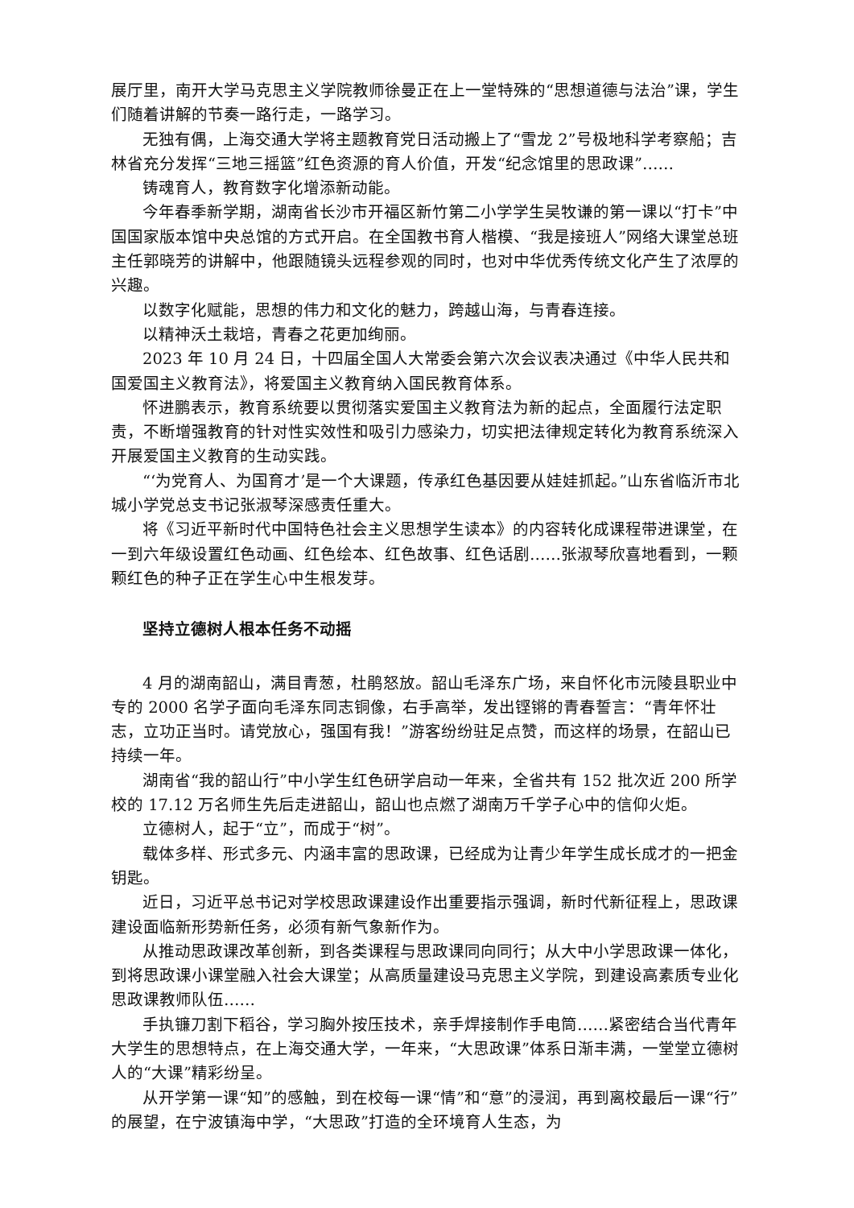展厅里，南开大学马克思主义学院教师徐曼正在上一堂特殊的“思想道德与法治”课，学生们随着讲解的节奏一路行走，一路学习。
无独有偶，上海交通大学将主题教育党日活动搬上了“雪龙 2”号极地科学考察船；吉林省充分发挥“三地三摇篮”红色资源的育人价值，开发“纪念馆里的思政课”……
铸魂育人，教育数字化增添新动能。
今年春季新学期，湖南省长沙市开福区新竹第二小学学生吴牧谦的第一课以“打卡”中国国家版本馆中央总馆的方式开启。在全国教书育人楷模、“我是接班人”网络大课堂总班主任郭晓芳的讲解中，他跟随镜头远程参观的同时，也对中华优秀传统文化产生了浓厚的兴趣。
以数字化赋能，思想的伟力和文化的魅力，跨越山海，与青春连接。
以精神沃土栽培，青春之花更加绚丽。
2023 年 10 月 24 日，十四届全国人大常委会第六次会议表决通过《中华人民共和国爱国主义教育法》，将爱国主义教育纳入国民教育体系。
怀进鹏表示，教育系统要以贯彻落实爱国主义教育法为新的起点，全面履行法定职责，不断增强教育的针对性实效性和吸引力感染力，切实把法律规定转化为教育系统深入开展爱国主义教育的生动实践。
“‘为党育人、为国育才’是一个大课题，传承红色基因要从娃娃抓起。”山东省临沂市北城小学党总支书记张淑琴深感责任重大。
将《习近平新时代中国特色社会主义思想学生读本》的内容转化成课程带进课堂，在一到六年级设置红色动画、红色绘本、红色故事、红色话剧……张淑琴欣喜地看到，一颗颗红色的种子正在学生心中生根发芽。
坚持立德树人根本任务不动摇
4 月的湖南韶山，满目青葱，杜鹃怒放。韶山毛泽东广场，来自怀化市沅陵县职业中专的 2000 名学子面向毛泽东同志铜像，右手高举，发出铿锵的青春誓言：“青年怀壮志，立功正当时。请党放心，强国有我！”游客纷纷驻足点赞，而这样的场景，在韶山已持续一年。
湖南省“我的韶山行”中小学生红色研学启动一年来，全省共有 152 批次近 200 所学校的 17.12 万名师生先后走进韶山，韶山也点燃了湖南万千学子心中的信仰火炬。
立德树人，起于“立”，而成于“树”。
载体多样、形式多元、内涵丰富的思政课，已经成为让青少年学生成长成才的一把金钥匙。
近日，习近平总书记对学校思政课建设作出重要指示强调，新时代新征程上，思政课建设面临新形势新任务，必须有新气象新作为。
从推动思政课改革创新，到各类课程与思政课同向同行；从大中小学思政课一体化，到将思政课小课堂融入社会大课堂；从高质量建设马克思主义学院，到建设高素质专业化思政课教师队伍……
手执镰刀割下稻谷，学习胸外按压技术，亲手焊接制作手电筒……紧密结合当代青年大学生的思想特点，在上海交通大学，一年来，“大思政课”体系日渐丰满，一堂堂立德树人的“大课”精彩纷呈。
从开学第一课“知”的感触，到在校每一课“情”和“意”的浸润，再到离校最后一课“行”的展望，在宁波镇海中学，“大思政”打造的全环境育人生态，为